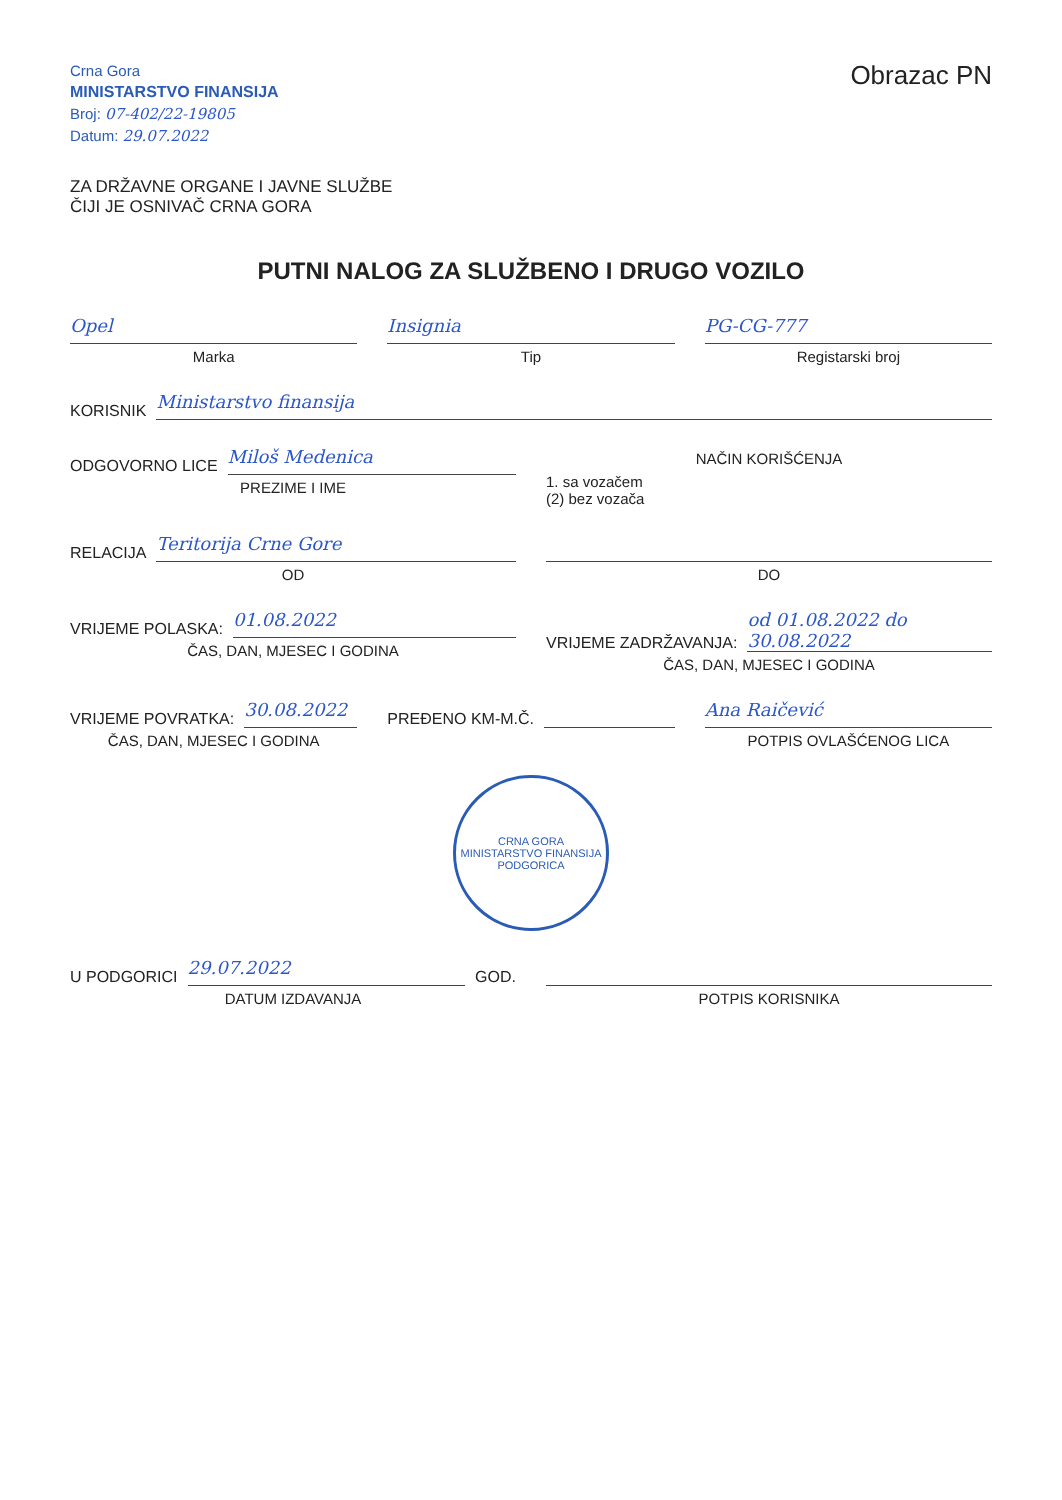Crna Gora
MINISTARSTVO FINANSIJA
Broj: 07-402/22-19805
Datum: 29.07.2022
Obrazac PN
ZA DRŽAVNE ORGANE I JAVNE SLUŽBE
ČIJI JE OSNIVAČ CRNA GORA
PUTNI NALOG ZA SLUŽBENO I DRUGO VOZILO
Opel
Marka
Insignia
Tip
PG-CG-777
Registarski broj
KORISNIK
Ministarstvo finansija
ODGOVORNO LICE
Miloš Medenica
PREZIME I IME
NAČIN KORIŠĆENJA
1. sa vozačem
(2) bez vozača
RELACIJA
Teritorija Crne Gore
OD
DO
VRIJEME POLASKA:
01.08.2022
ČAS, DAN, MJESEC I GODINA
VRIJEME ZADRŽAVANJA:
od 01.08.2022 do 30.08.2022
ČAS, DAN, MJESEC I GODINA
VRIJEME POVRATKA:
30.08.2022
ČAS, DAN, MJESEC I GODINA
PREĐENO KM-M.Č. Ana Raičević
POTPIS OVLAŠĆENOG LICA
CRNA GORA
MINISTARSTVO FINANSIJA
PODGORICA
U PODGORICI
29.07.2022
GOD.
DATUM IZDAVANJA
POTPIS KORISNIKA